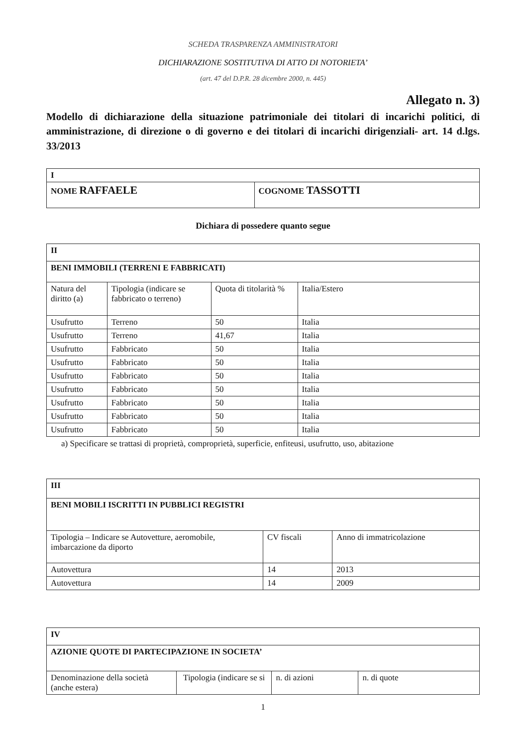SCHEDA TRASPARENZA AMMINISTRATORI
DICHIARAZIONE SOSTITUTIVA DI ATTO DI NOTORIETA’
(art. 47 del D.P.R. 28 dicembre 2000, n. 445)
Allegato n. 3)
Modello di dichiarazione della situazione patrimoniale dei titolari di incarichi politici, di amministrazione, di direzione o di governo e dei titolari di incarichi dirigenziali- art. 14 d.lgs. 33/2013
| I | |
| NOME RAFFAELE | COGNOME TASSOTTI |
Dichiara di possedere quanto segue
| II | | | |
| BENI IMMOBILI (TERRENI E FABBRICATI) | | | |
| Natura del diritto (a) | Tipologia (indicare se fabbricato o terreno) | Quota di titolarità % | Italia/Estero |
| Usufrutto | Terreno | 50 | Italia |
| Usufrutto | Terreno | 41,67 | Italia |
| Usufrutto | Fabbricato | 50 | Italia |
| Usufrutto | Fabbricato | 50 | Italia |
| Usufrutto | Fabbricato | 50 | Italia |
| Usufrutto | Fabbricato | 50 | Italia |
| Usufrutto | Fabbricato | 50 | Italia |
| Usufrutto | Fabbricato | 50 | Italia |
| Usufrutto | Fabbricato | 50 | Italia |
a) Specificare se trattasi di proprietà, comproprietà, superficie, enfiteusi, usufrutto, uso, abitazione
| III | | |
| BENI MOBILI ISCRITTI IN PUBBLICI REGISTRI | | |
| Tipologia – Indicare se Autovetture, aeromobile, imbarcazione da diporto | CV fiscali | Anno di immatricolazione |
| Autovettura | 14 | 2013 |
| Autovettura | 14 | 2009 |
| IV | | | |
| AZIONIE QUOTE DI PARTECIPAZIONE IN SOCIETA’ | | | |
| Denominazione della società (anche estera) | Tipologia (indicare se si | n. di azioni | n. di quote |
1